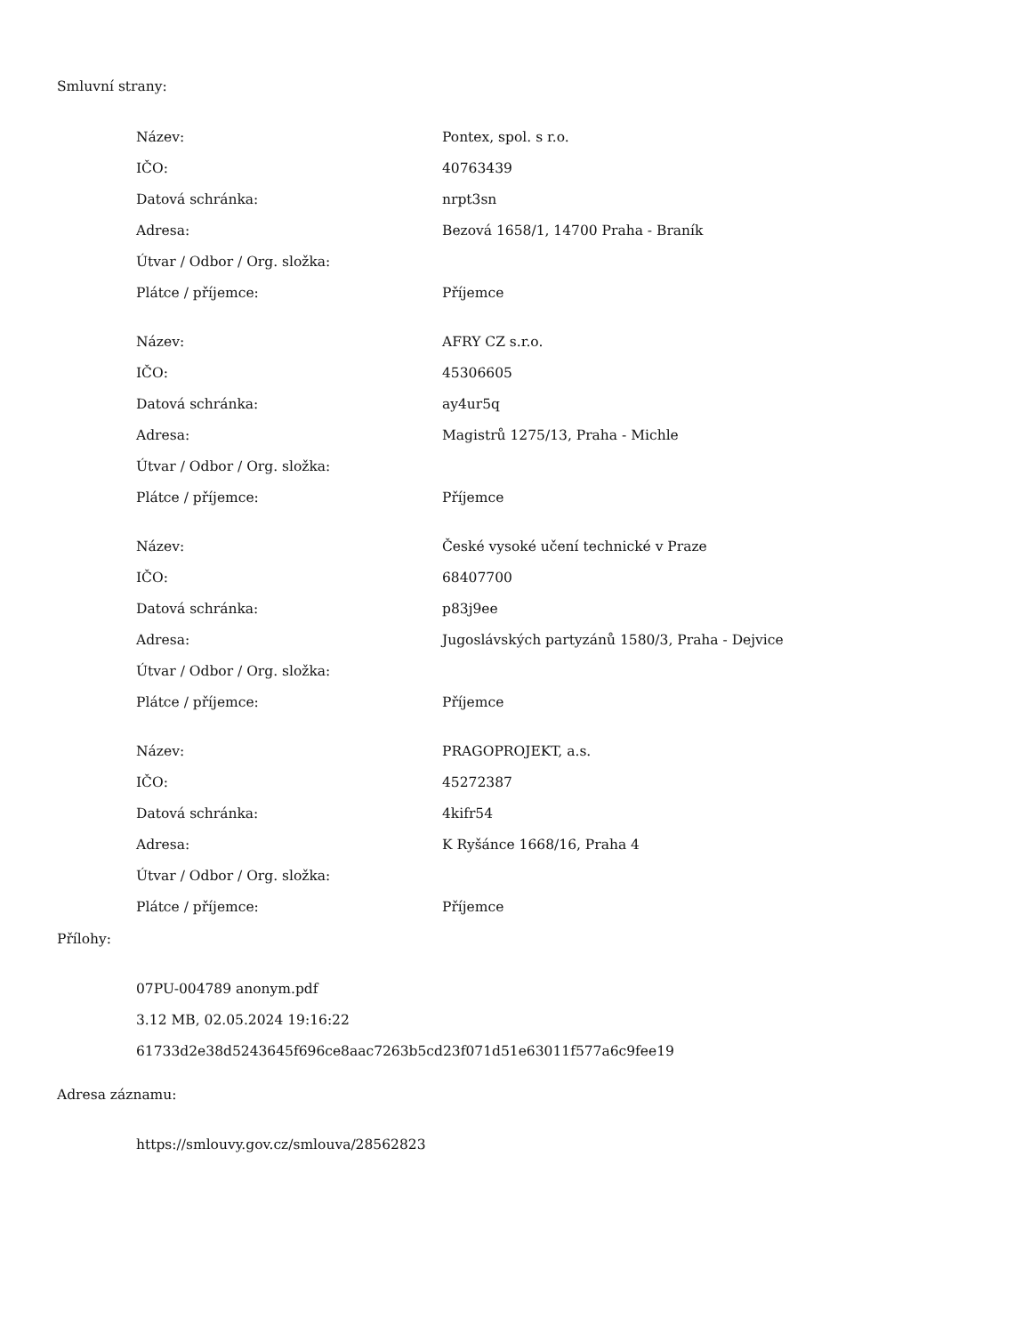Smluvní strany:
| Název: | Pontex, spol. s r.o. |
| IČO: | 40763439 |
| Datová schránka: | nrpt3sn |
| Adresa: | Bezová 1658/1, 14700 Praha - Braník |
| Útvar / Odbor / Org. složka: | |
| Plátce / příjemce: | Příjemce |
| Název: | AFRY CZ s.r.o. |
| IČO: | 45306605 |
| Datová schránka: | ay4ur5q |
| Adresa: | Magistrů 1275/13, Praha - Michle |
| Útvar / Odbor / Org. složka: | |
| Plátce / příjemce: | Příjemce |
| Název: | České vysoké učení technické v Praze |
| IČO: | 68407700 |
| Datová schránka: | p83j9ee |
| Adresa: | Jugoslávských partyzánů 1580/3, Praha - Dejvice |
| Útvar / Odbor / Org. složka: | |
| Plátce / příjemce: | Příjemce |
| Název: | PRAGOPROJEKT, a.s. |
| IČO: | 45272387 |
| Datová schránka: | 4kifr54 |
| Adresa: | K Ryšánce 1668/16, Praha 4 |
| Útvar / Odbor / Org. složka: | |
| Plátce / příjemce: | Příjemce |
Přílohy:
07PU-004789 anonym.pdf
3.12 MB, 02.05.2024 19:16:22
61733d2e38d5243645f696ce8aac7263b5cd23f071d51e63011f577a6c9fee19
Adresa záznamu:
https://smlouvy.gov.cz/smlouva/28562823